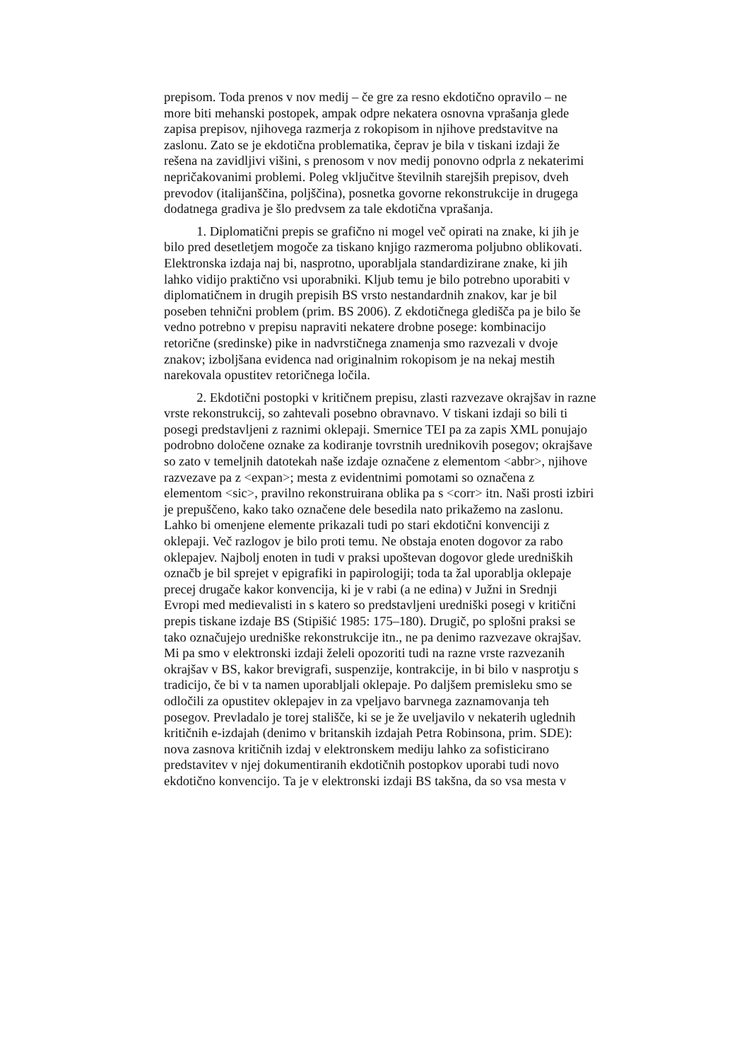prepisom. Toda prenos v nov medij – če gre za resno ekdotično opravilo – ne
more biti mehanski postopek, ampak odpre nekatera osnovna vprašanja glede
zapisa prepisov, njihovega razmerja z rokopisom in njihove predstavitve na
zaslonu. Zato se je ekdotična problematika, čeprav je bila v tiskani izdaji že
rešena na zavidljivi višini, s prenosom v nov medij ponovno odprla z nekaterimi
nepričakovanimi problemi. Poleg vključitve številnih starejših prepisov, dveh
prevodov (italijanščina, poljščina), posnetka govorne rekonstrukcije in drugega
dodatnega gradiva je šlo predvsem za tale ekdotična vprašanja.
1. Diplomatični prepis se grafično ni mogel več opirati na znake, ki jih je
bilo pred desetletjem mogoče za tiskano knjigo razmeroma poljubno oblikovati.
Elektronska izdaja naj bi, nasprotno, uporabljala standardizirane znake, ki jih
lahko vidijo praktično vsi uporabniki. Kljub temu je bilo potrebno uporabiti v
diplomatičnem in drugih prepisih BS vrsto nestandardnih znakov, kar je bil
poseben tehnični problem (prim. BS 2006). Z ekdotičnega gledišča pa je bilo še
vedno potrebno v prepisu napraviti nekatere drobne posege: kombinacijo
retorične (sredinske) pike in nadvrstičnega znamenja smo razvezali v dvoje
znakov; izboljšana evidenca nad originalnim rokopisom je na nekaj mestih
narekovala opustitev retoričnega ločila.
2. Ekdotični postopki v kritičnem prepisu, zlasti razvezave okrajšav in razne
vrste rekonstrukcij, so zahtevali posebno obravnavo. V tiskani izdaji so bili ti
posegi predstavljeni z raznimi oklepaji. Smernice TEI pa za zapis XML ponujajo
podrobno določene oznake za kodiranje tovrstnih urednikovih posegov; okrajšave
so zato v temeljnih datotekah naše izdaje označene z elementom <abbr>, njihove
razvezave pa z <expan>; mesta z evidentnimi pomotami so označena z
elementom <sic>, pravilno rekonstruirana oblika pa s <corr> itn. Naši prosti izbiri
je prepuščeno, kako tako označene dele besedila nato prikažemo na zaslonu.
Lahko bi omenjene elemente prikazali tudi po stari ekdotični konvenciji z
oklepaji. Več razlogov je bilo proti temu. Ne obstaja enoten dogovor za rabo
oklepajev. Najbolj enoten in tudi v praksi upoštevan dogovor glede uredniških
označb je bil sprejet v epigrafiki in papirologiji; toda ta žal uporablja oklepaje
precej drugače kakor konvencija, ki je v rabi (a ne edina) v Južni in Srednji
Evropi med medievalisti in s katero so predstavljeni uredniški posegi v kritični
prepis tiskane izdaje BS (Stipišić 1985: 175–180). Drugič, po splošni praksi se
tako označujejo uredniške rekonstrukcije itn., ne pa denimo razvezave okrajšav.
Mi pa smo v elektronski izdaji želeli opozoriti tudi na razne vrste razvezanih
okrajšav v BS, kakor brevigrafi, suspenzije, kontrakcije, in bi bilo v nasprotju s
tradicijo, če bi v ta namen uporabljali oklepaje. Po daljšem premisleku smo se
odločili za opustitev oklepajev in za vpeljavo barvnega zaznamovanja teh
posegov. Prevladalo je torej stališče, ki se je že uveljavilo v nekaterih uglednih
kritičnih e-izdajah (denimo v britanskih izdajah Petra Robinsona, prim. SDE):
nova zasnova kritičnih izdaj v elektronskem mediju lahko za sofisticirano
predstavitev v njej dokumentiranih ekdotičnih postopkov uporabi tudi novo
ekdotično konvencijo. Ta je v elektronski izdaji BS takšna, da so vsa mesta v